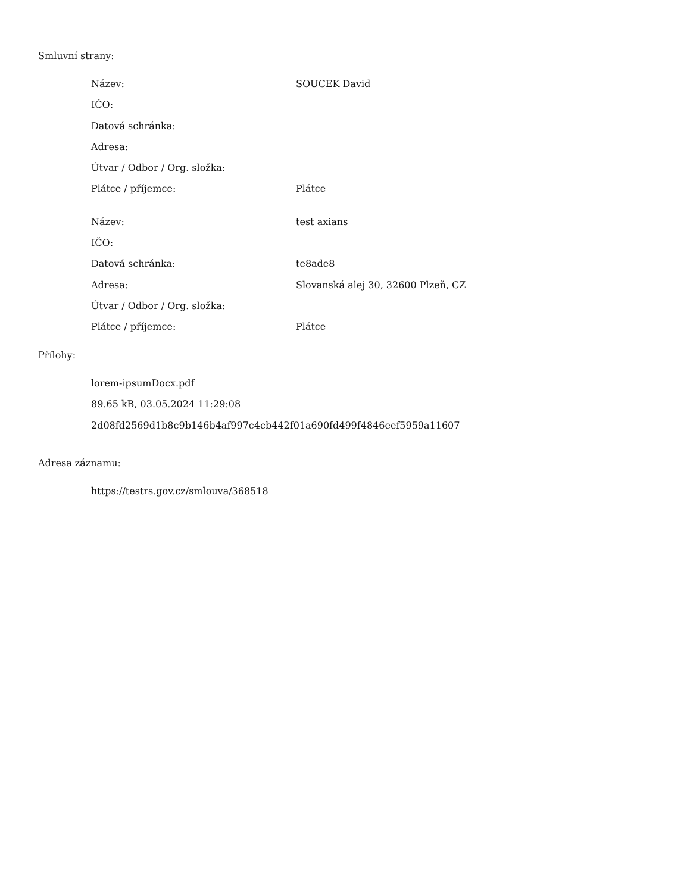Smluvní strany:
| Název: | SOUCEK David |
| IČO: | |
| Datová schránka: | |
| Adresa: | |
| Útvar / Odbor / Org. složka: | |
| Plátce / příjemce: | Plátce |
| Název: | test axians |
| IČO: | |
| Datová schránka: | te8ade8 |
| Adresa: | Slovanská alej 30, 32600 Plzeň, CZ |
| Útvar / Odbor / Org. složka: | |
| Plátce / příjemce: | Plátce |
Přílohy:
lorem-ipsumDocx.pdf
89.65 kB, 03.05.2024 11:29:08
2d08fd2569d1b8c9b146b4af997c4cb442f01a690fd499f4846eef5959a11607
Adresa záznamu:
https://testrs.gov.cz/smlouva/368518